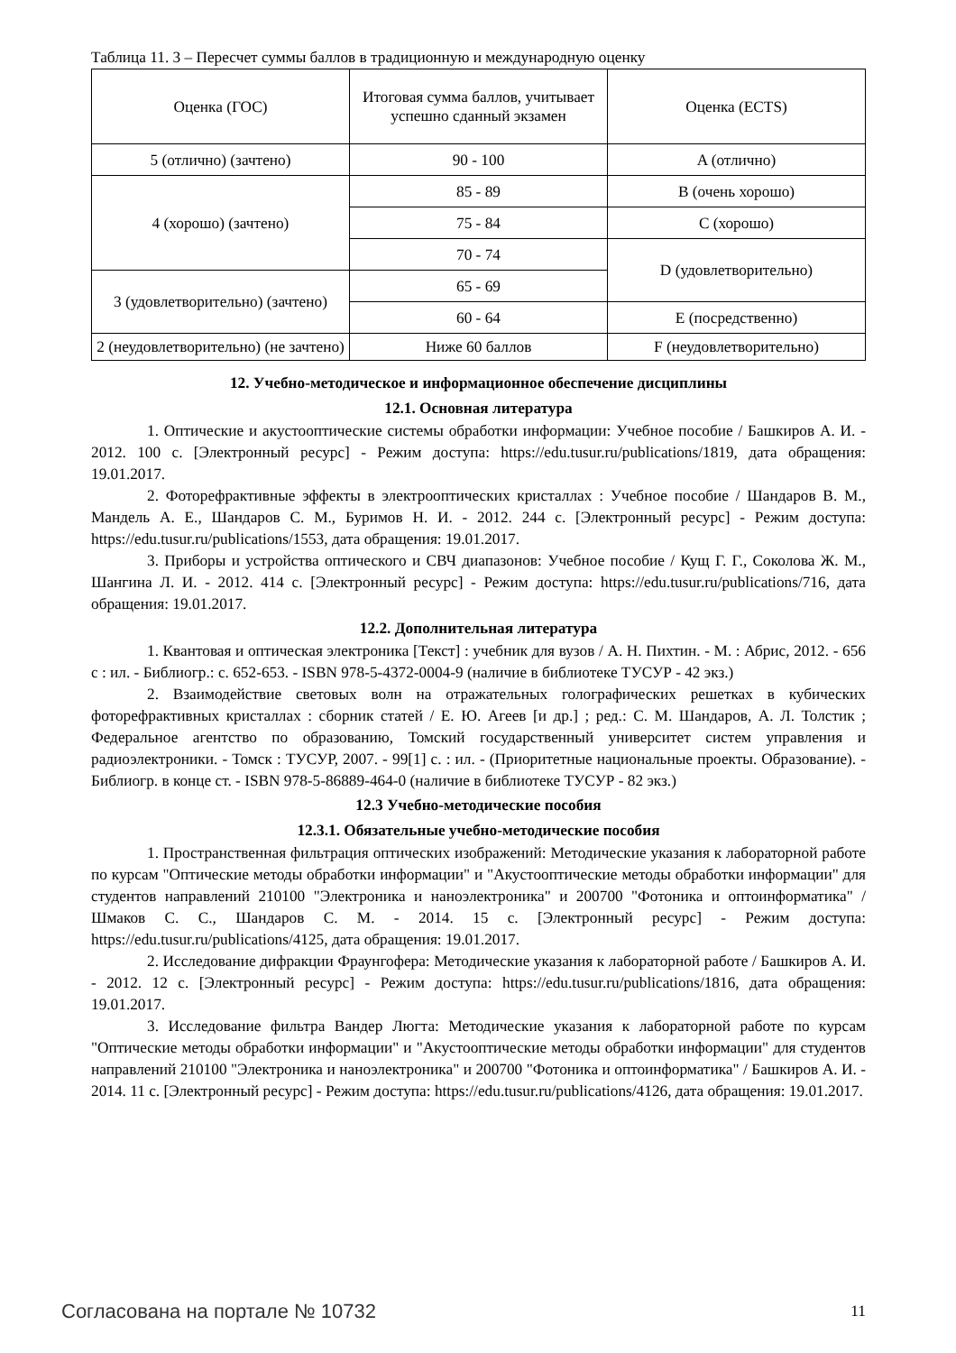Таблица 11. 3 – Пересчет суммы баллов в традиционную и международную оценку
| Оценка (ГОС) | Итоговая сумма баллов, учитывает успешно сданный экзамен | Оценка (ECTS) |
| 5 (отлично) (зачтено) | 90 - 100 | A (отлично) |
| 4 (хорошо) (зачтено) | 85 - 89 | B (очень хорошо) |
| | 75 - 84 | C (хорошо) |
| | 70 - 74 | D (удовлетворительно) |
| 3 (удовлетворительно) (зачтено) | 65 - 69 | |
| | 60 - 64 | E (посредственно) |
| 2 (неудовлетворительно) (не зачтено) | Ниже 60 баллов | F (неудовлетворительно) |
12. Учебно-методическое и информационное обеспечение дисциплины
12.1. Основная литература
1. Оптические и акустооптические системы обработки информации: Учебное пособие / Башкиров А. И. - 2012. 100 с. [Электронный ресурс] - Режим доступа: https://edu.tusur.ru/publications/1819, дата обращения: 19.01.2017.
2. Фоторефрактивные эффекты в электрооптических кристаллах : Учебное пособие / Шандаров В. М., Мандель А. Е., Шандаров С. М., Буримов Н. И. - 2012. 244 с. [Электронный ресурс] - Режим доступа: https://edu.tusur.ru/publications/1553, дата обращения: 19.01.2017.
3. Приборы и устройства оптического и СВЧ диапазонов: Учебное пособие / Кущ Г. Г., Соколова Ж. М., Шангина Л. И. - 2012. 414 с. [Электронный ресурс] - Режим доступа: https://edu.tusur.ru/publications/716, дата обращения: 19.01.2017.
12.2. Дополнительная литература
1. Квантовая и оптическая электроника [Текст] : учебник для вузов / А. Н. Пихтин. - М. : Абрис, 2012. - 656 с : ил. - Библиогр.: с. 652-653. - ISBN 978-5-4372-0004-9 (наличие в библиотеке ТУСУР - 42 экз.)
2. Взаимодействие световых волн на отражательных голографических решетках в кубических фоторефрактивных кристаллах : сборник статей / Е. Ю. Агеев [и др.] ; ред.: С. М. Шандаров, А. Л. Толстик ; Федеральное агентство по образованию, Томский государственный университет систем управления и радиоэлектроники. - Томск : ТУСУР, 2007. - 99[1] с. : ил. - (Приоритетные национальные проекты. Образование). - Библиогр. в конце ст. - ISBN 978-5-86889-464-0 (наличие в библиотеке ТУСУР - 82 экз.)
12.3 Учебно-методические пособия
12.3.1. Обязательные учебно-методические пособия
1. Пространственная фильтрация оптических изображений: Методические указания к лабораторной работе по курсам "Оптические методы обработки информации" и "Акустооптические методы обработки информации" для студентов направлений 210100 "Электроника и наноэлектроника" и 200700 "Фотоника и оптоинформатика" / Шмаков С. С., Шандаров С. М. - 2014. 15 с. [Электронный ресурс] - Режим доступа: https://edu.tusur.ru/publications/4125, дата обращения: 19.01.2017.
2. Исследование дифракции Фраунгофера: Методические указания к лабораторной работе / Башкиров А. И. - 2012. 12 с. [Электронный ресурс] - Режим доступа: https://edu.tusur.ru/publications/1816, дата обращения: 19.01.2017.
3. Исследование фильтра Вандер Люгта: Методические указания к лабораторной работе по курсам "Оптические методы обработки информации" и "Акустооптические методы обработки информации" для студентов направлений 210100 "Электроника и наноэлектроника" и 200700 "Фотоника и оптоинформатика" / Башкиров А. И. - 2014. 11 с. [Электронный ресурс] - Режим доступа: https://edu.tusur.ru/publications/4126, дата обращения: 19.01.2017.
Согласована на портале № 10732 11